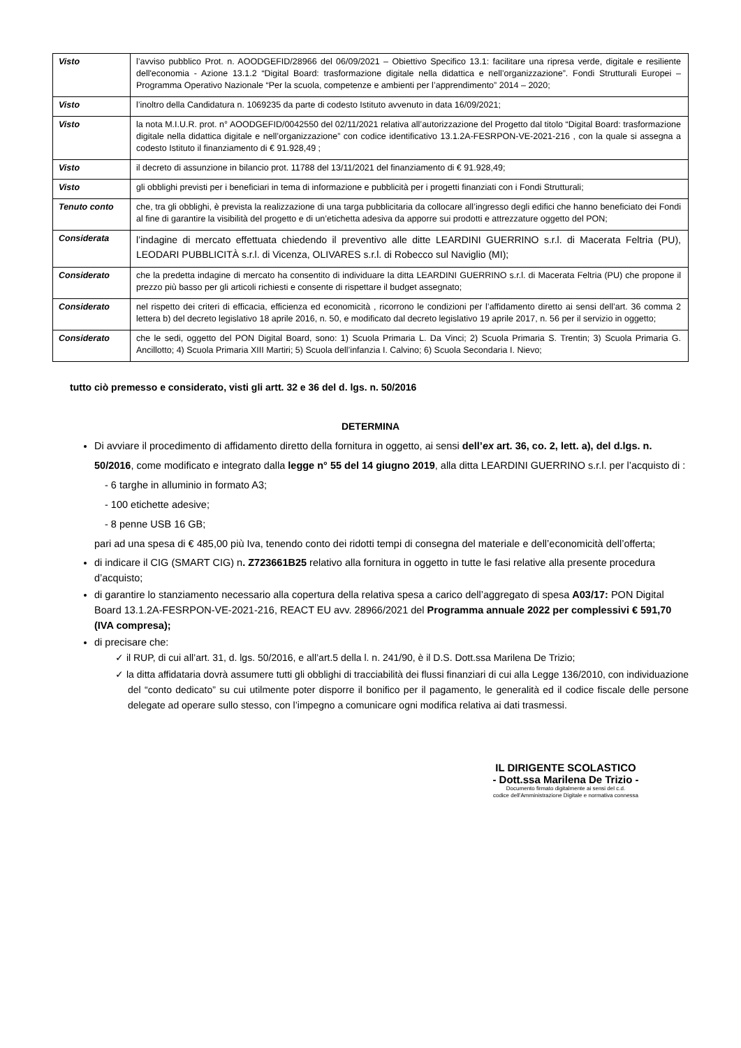| Visto | l’avviso pubblico Prot. n. AOODGEFID/28966 del 06/09/2021 – Obiettivo Specifico 13.1: facilitare una ripresa verde, digitale e resiliente dell'economia - Azione 13.1.2 “Digital Board: trasformazione digitale nella didattica e nell’organizzazione”. Fondi Strutturali Europei – Programma Operativo Nazionale “Per la scuola, competenze e ambienti per l’apprendimento” 2014 – 2020; |
| Visto | l’inoltro della Candidatura n. 1069235 da parte di codesto Istituto avvenuto in data 16/09/2021; |
| Visto | la nota M.I.U.R. prot. n° AOODGEFID/0042550 del 02/11/2021 relativa all’autorizzazione del Progetto dal titolo “Digital Board: trasformazione digitale nella didattica digitale e nell’organizzazione” con codice identificativo 13.1.2A-FESRPON-VE-2021-216 , con la quale si assegna a codesto Istituto il finanziamento di € 91.928,49 ; |
| Visto | il decreto di assunzione in bilancio prot. 11788 del 13/11/2021 del finanziamento di € 91.928,49; |
| Visto | gli obblighi previsti per i beneficiari in tema di informazione e pubblicità per i progetti finanziati con i Fondi Strutturali; |
| Tenuto conto | che, tra gli obblighi, è prevista la realizzazione di una targa pubblicitaria da collocare all’ingresso degli edifici che hanno beneficiato dei Fondi al fine di garantire la visibilità del progetto e di un’etichetta adesiva da apporre sui prodotti e attrezzature oggetto del PON; |
| Considerata | l’indagine di mercato effettuata chiedendo il preventivo alle ditte LEARDINI GUERRINO s.r.l. di Macerata Feltria (PU), LEODARI PUBBLICITÀ s.r.l. di Vicenza, OLIVARES s.r.l. di Robecco sul Naviglio (MI); |
| Considerato | che la predetta indagine di mercato ha consentito di individuare la ditta LEARDINI GUERRINO s.r.l. di Macerata Feltria (PU) che propone il prezzo più basso per gli articoli richiesti e consente di rispettare il budget assegnato; |
| Considerato | nel rispetto dei criteri di efficacia, efficienza ed economicità , ricorrono le condizioni per l’affidamento diretto ai sensi dell’art. 36 comma 2 lettera b) del decreto legislativo 18 aprile 2016, n. 50, e modificato dal decreto legislativo 19 aprile 2017, n. 56 per il servizio in oggetto; |
| Considerato | che le sedi, oggetto del PON Digital Board, sono: 1) Scuola Primaria L. Da Vinci; 2) Scuola Primaria S. Trentin; 3) Scuola Primaria G. Ancillotto; 4) Scuola Primaria XIII Martiri; 5) Scuola dell’infanzia I. Calvino; 6) Scuola Secondaria I. Nievo; |
tutto ciò premesso e considerato, visti gli artt. 32 e 36 del d. lgs. n. 50/2016
DETERMINA
Di avviare il procedimento di affidamento diretto della fornitura in oggetto, ai sensi dell’ex art. 36, co. 2, lett. a), del d.lgs. n. 50/2016, come modificato e integrato dalla legge n° 55 del 14 giugno 2019, alla ditta LEARDINI GUERRINO s.r.l. per l’acquisto di :
- 6 targhe in alluminio in formato A3;
- 100 etichette adesive;
- 8 penne USB 16 GB;
pari ad una spesa di € 485,00 più Iva, tenendo conto dei ridotti tempi di consegna del materiale e dell’economicità dell’offerta;
di indicare il CIG (SMART CIG) n. Z723661B25 relativo alla fornitura in oggetto in tutte le fasi relative alla presente procedura d’acquisto;
di garantire lo stanziamento necessario alla copertura della relativa spesa a carico dell’aggregato di spesa A03/17: PON Digital Board 13.1.2A-FESRPON-VE-2021-216, REACT EU avv. 28966/2021 del Programma annuale 2022 per complessivi € 591,70 (IVA compresa);
di precisare che:
✓ il RUP, di cui all’art. 31, d. lgs. 50/2016, e all’art.5 della l. n. 241/90, è il D.S. Dott.ssa Marilena De Trizio;
✓ la ditta affidataria dovrà assumere tutti gli obblighi di tracciabilità dei flussi finanziari di cui alla Legge 136/2010, con individuazione del “conto dedicato” su cui utilmente poter disporre il bonifico per il pagamento, le generalità ed il codice fiscale delle persone delegate ad operare sullo stesso, con l’impegno a comunicare ogni modifica relativa ai dati trasmessi.
IL DIRIGENTE SCOLASTICO
- Dott.ssa Marilena De Trizio -
Documento firmato digitalmente ai sensi del c.d.
codice dell’Amministrazione Digitale e normativa connessa